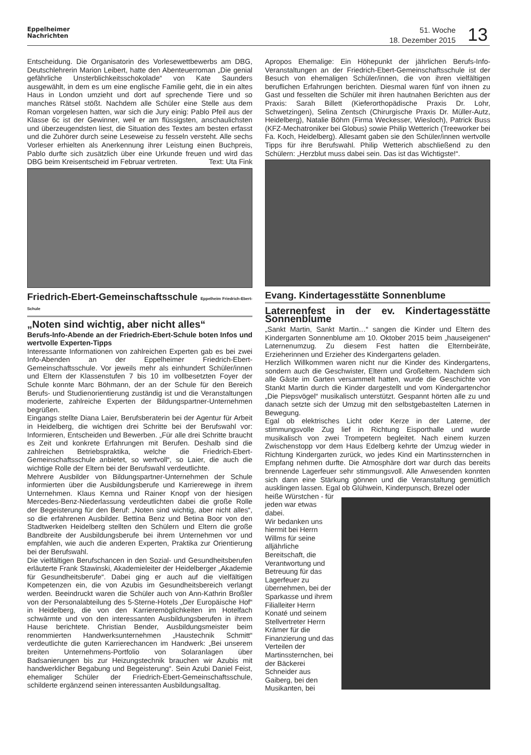Eppelheimer
Nachrichten
51. Woche
18. Dezember 2015
13
Entscheidung. Die Organisatorin des Vorlesewettbewerbs am DBG, Deutschlehrerin Marion Leibert, hatte den Abenteuerroman „Die genial gefährliche Unsterblichkeitsschokolade“ von Kate Saunders ausgewählt, in dem es um eine englische Familie geht, die in ein altes Haus in London umzieht und dort auf sprechende Tiere und so manches Rätsel stößt. Nachdem alle Schüler eine Stelle aus dem Roman vorgelesen hatten, war sich die Jury einig: Pablo Pfeil aus der Klasse 6c ist der Gewinner, weil er am flüssigsten, anschaulichsten und überzeugendsten liest, die Situation des Textes am besten erfasst und die Zuhörer durch seine Leseweise zu fesseln versteht. Alle sechs Vorleser erhielten als Anerkennung ihrer Leistung einen Buchpreis, Pablo durfte sich zusätzlich über eine Urkunde freuen und wird das DBG beim Kreisentscheid im Februar vertreten. Text: Uta Fink
Friedrich-Ebert-Gemeinschaftsschule Eppelheim Friedrich-Ebert-Schule
„Noten sind wichtig, aber nicht alles“
Berufs-Info-Abende an der Friedrich-Ebert-Schule boten Infos und wertvolle Experten-Tipps
Interessante Informationen von zahlreichen Experten gab es bei zwei Info-Abenden an der Eppelheimer Friedrich-Ebert-Gemeinschaftsschule. Vor jeweils mehr als einhundert Schüler/innen und Eltern der Klassenstufen 7 bis 10 im vollbesetzten Foyer der Schule konnte Marc Böhmann, der an der Schule für den Bereich Berufs- und Studienorientierung zuständig ist und die Veranstaltungen moderierte, zahlreiche Experten der Bildungspartner-Unternehmen begrüßen.
Eingangs stellte Diana Laier, Berufsberaterin bei der Agentur für Arbeit in Heidelberg, die wichtigen drei Schritte bei der Berufswahl vor: Informieren, Entscheiden und Bewerben. „Für alle drei Schritte braucht es Zeit und konkrete Erfahrungen mit Berufen. Deshalb sind die zahlreichen Betriebspraktika, welche die Friedrich-Ebert-Gemeinschaftsschule anbietet, so wertvoll“, so Laier, die auch die wichtige Rolle der Eltern bei der Berufswahl verdeutlichte.
Mehrere Ausbilder von Bildungspartner-Unternehmen der Schule informierten über die Ausbildungsberufe und Karrierewege in ihrem Unternehmen. Klaus Kemna und Rainer Knopf von der hiesigen Mercedes-Benz-Niederlassung verdeutlichten dabei die große Rolle der Begeisterung für den Beruf: „Noten sind wichtig, aber nicht alles“, so die erfahrenen Ausbilder. Bettina Benz und Betina Boor von den Stadtwerken Heidelberg stellten den Schülern und Eltern die große Bandbreite der Ausbildungsberufe bei ihrem Unternehmen vor und empfahlen, wie auch die anderen Experten, Praktika zur Orientierung bei der Berufswahl.
Die vielfältigen Berufschancen in den Sozial- und Gesundheitsberufen erläuterte Frank Stawinski, Akademieleiter der Heidelberger „Akademie für Gesundheitsberufe“. Dabei ging er auch auf die vielfältigen Kompetenzen ein, die von Azubis im Gesundheitsbereich verlangt werden. Beeindruckt waren die Schüler auch von Ann-Kathrin Broßler von der Personalabteilung des 5-Sterne-Hotels „Der Europäische Hof“ in Heidelberg, die von den Karrieremöglichkeiten im Hotelfach schwärmte und von den interessanten Ausbildungsberufen in ihrem Hause berichtete. Christian Bender, Ausbildungsmeister beim renommierten Handwerksunternehmen „Haustechnik Schmitt“ verdeutlichte die guten Karrierechancen im Handwerk: „Bei unserem breiten Unternehmens-Portfolio von Solaranlagen über Badsanierungen bis zur Heizungstechnik brauchen wir Azubis mit handwerklicher Begabung und Begeisterung“. Sein Azubi Daniel Feist, ehemaliger Schüler der Friedrich-Ebert-Gemeinschaftsschule, schilderte ergänzend seinen interessanten Ausbildungsalltag.
Apropos Ehemalige: Ein Höhepunkt der jährlichen Berufs-Info-Veranstaltungen an der Friedrich-Ebert-Gemeinschaftsschule ist der Besuch von ehemaligen Schüler/innen, die von ihren vielfältigen beruflichen Erfahrungen berichten. Diesmal waren fünf von ihnen zu Gast und fesselten die Schüler mit ihren hautnahen Berichten aus der Praxis: Sarah Billett (Kieferorthopädische Praxis Dr. Lohr, Schwetzingen), Selina Zentsch (Chirurgische Praxis Dr. Müller-Autz, Heidelberg), Natalie Böhm (Firma Weckesser, Wiesloch), Patrick Buss (KFZ-Mechatroniker bei Globus) sowie Philip Wetterich (Treeworker bei Fa. Koch, Heidelberg). Allesamt gaben sie den Schüler/innen wertvolle Tipps für ihre Berufswahl. Philip Wetterich abschließend zu den Schülern: „Herzblut muss dabei sein. Das ist das Wichtigste!“.
Evang. Kindertagesstätte Sonnenblume
Laternenfest in der ev. Kindertagesstätte Sonnenblume
„Sankt Martin, Sankt Martin…“ sangen die Kinder und Eltern des Kindergarten Sonnenblume am 10. Oktober 2015 beim „hauseigenen“ Laternenumzug. Zu diesem Fest hatten die Elternbeiräte, Erzieherinnen und Erzieher des Kindergartens geladen.
Herzlich Willkommen waren nicht nur die Kinder des Kindergartens, sondern auch die Geschwister, Eltern und Großeltern. Nachdem sich alle Gäste im Garten versammelt hatten, wurde die Geschichte von Stankt Martin durch die Kinder dargestellt und vom Kindergartenchor „Die Piepsvögel“ musikalisch unterstützt. Gespannt hörten alle zu und danach setzte sich der Umzug mit den selbstgebastelten Laternen in Bewegung.
Egal ob elektrisches Licht oder Kerze in der Laterne, der stimmungsvolle Zug lief in Richtung Eisporthalle und wurde musikalisch von zwei Trompetern begleitet. Nach einem kurzen Zwischenstopp vor dem Haus Edelberg kehrte der Umzug wieder in Richtung Kindergarten zurück, wo jedes Kind ein Martinssternchen in Empfang nehmen durfte. Die Atmosphäre dort war durch das bereits brennende Lagerfeuer sehr stimmungsvoll. Alle Anwesenden konnten sich dann eine Stärkung gönnen und die Veranstaltung gemütlich ausklingen lassen. Egal ob Glühwein, Kinderpunsch, Brezel oder
heiße Würstchen - für jeden war etwas dabei.
Wir bedanken uns hiermit bei Herrn Willms für seine alljährliche Bereitschaft, die Verantwortung und Betreuung für das Lagerfeuer zu übernehmen, bei der Sparkasse und ihrem Filialleiter Herrn Konaté und seinem Stellvertreter Herrn Krämer für die Finanzierung und das Verteilen der Martinssternchen, bei der Bäckerei Schneider aus Gaiberg, bei den Musikanten, bei